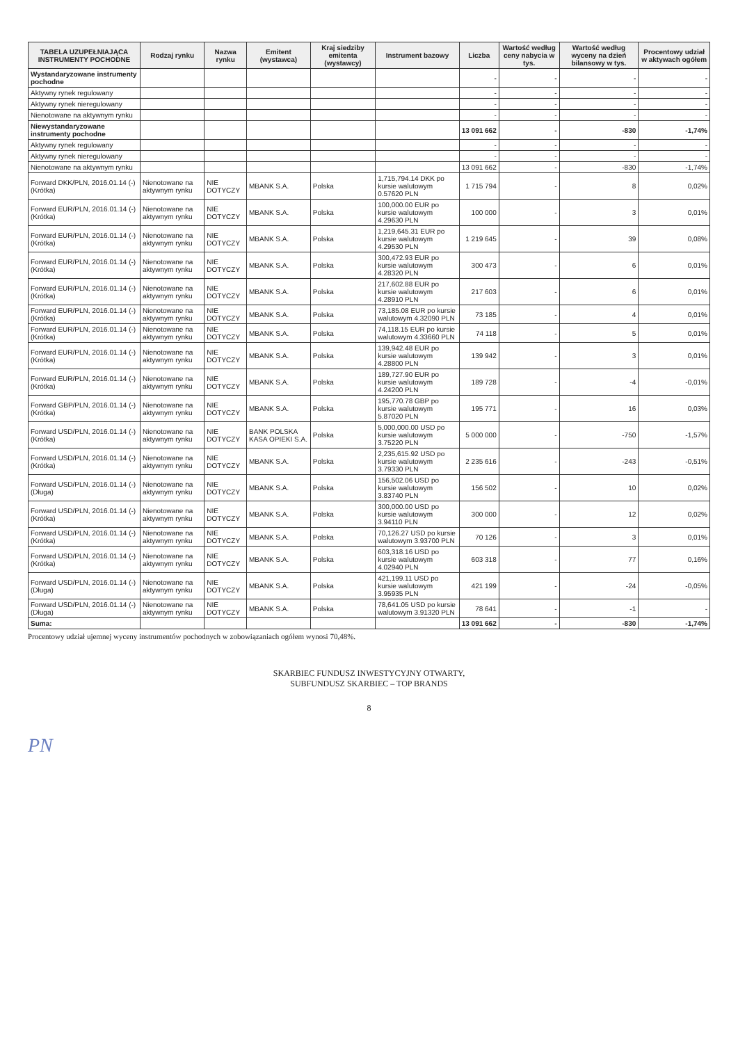| TABELA UZUPEŁNIAJĄCA INSTRUMENTY POCHODNE | Rodzaj rynku | Nazwa rynku | Emitent (wystawca) | Kraj siedziby emitenta (wystawcy) | Instrument bazowy | Liczba | Wartość według ceny nabycia w tys. | Wartość według wyceny na dzień bilansowy w tys. | Procentowy udział w aktywach ogółem |
| --- | --- | --- | --- | --- | --- | --- | --- | --- | --- |
| Wystandaryzowane instrumenty pochodne | | | | | | - | - | - | - |
| Aktywny rynek regulowany | | | | | | - | - | - | - |
| Aktywny rynek nieregulowany | | | | | | - | - | - | - |
| Nienotowane na aktywnym rynku | | | | | | - | - | - | - |
| Niewystandaryzowane instrumenty pochodne | | | | | | 13 091 662 | - | -830 | -1,74% |
| Aktywny rynek regulowany | | | | | | - | - | - | - |
| Aktywny rynek nieregulowany | | | | | | - | - | - | - |
| Nienotowane na aktywnym rynku | | | | | | 13 091 662 | - | -830 | -1,74% |
| Forward DKK/PLN, 2016.01.14 (-) (Krótka) | Nienotowane na aktywnym rynku | NIE DOTYCZY | MBANK S.A. | Polska | 1,715,794.14 DKK po kursie walutowym 0.57620 PLN | 1 715 794 | - | 8 | 0,02% |
| Forward EUR/PLN, 2016.01.14 (-) (Krótka) | Nienotowane na aktywnym rynku | NIE DOTYCZY | MBANK S.A. | Polska | 100,000.00 EUR po kursie walutowym 4.29630 PLN | 100 000 | - | 3 | 0,01% |
| Forward EUR/PLN, 2016.01.14 (-) (Krótka) | Nienotowane na aktywnym rynku | NIE DOTYCZY | MBANK S.A. | Polska | 1,219,645.31 EUR po kursie walutowym 4.29530 PLN | 1 219 645 | - | 39 | 0,08% |
| Forward EUR/PLN, 2016.01.14 (-) (Krótka) | Nienotowane na aktywnym rynku | NIE DOTYCZY | MBANK S.A. | Polska | 300,472.93 EUR po kursie walutowym 4.28320 PLN | 300 473 | - | 6 | 0,01% |
| Forward EUR/PLN, 2016.01.14 (-) (Krótka) | Nienotowane na aktywnym rynku | NIE DOTYCZY | MBANK S.A. | Polska | 217,602.88 EUR po kursie walutowym 4.28910 PLN | 217 603 | - | 6 | 0,01% |
| Forward EUR/PLN, 2016.01.14 (-) (Krótka) | Nienotowane na aktywnym rynku | NIE DOTYCZY | MBANK S.A. | Polska | 73,185.08 EUR po kursie walutowym 4.32090 PLN | 73 185 | - | 4 | 0,01% |
| Forward EUR/PLN, 2016.01.14 (-) (Krótka) | Nienotowane na aktywnym rynku | NIE DOTYCZY | MBANK S.A. | Polska | 74,118.15 EUR po kursie walutowym 4.33660 PLN | 74 118 | - | 5 | 0,01% |
| Forward EUR/PLN, 2016.01.14 (-) (Krótka) | Nienotowane na aktywnym rynku | NIE DOTYCZY | MBANK S.A. | Polska | 139,942.48 EUR po kursie walutowym 4.28800 PLN | 139 942 | - | 3 | 0,01% |
| Forward EUR/PLN, 2016.01.14 (-) (Krótka) | Nienotowane na aktywnym rynku | NIE DOTYCZY | MBANK S.A. | Polska | 189,727.90 EUR po kursie walutowym 4.24200 PLN | 189 728 | - | -4 | -0,01% |
| Forward GBP/PLN, 2016.01.14 (-) (Krótka) | Nienotowane na aktywnym rynku | NIE DOTYCZY | MBANK S.A. | Polska | 195,770.78 GBP po kursie walutowym 5.87020 PLN | 195 771 | - | 16 | 0,03% |
| Forward USD/PLN, 2016.01.14 (-) (Krótka) | Nienotowane na aktywnym rynku | NIE DOTYCZY | BANK POLSKA KASA OPIEKI S.A. | Polska | 5,000,000.00 USD po kursie walutowym 3.75220 PLN | 5 000 000 | - | -750 | -1,57% |
| Forward USD/PLN, 2016.01.14 (-) (Krótka) | Nienotowane na aktywnym rynku | NIE DOTYCZY | MBANK S.A. | Polska | 2,235,615.92 USD po kursie walutowym 3.79330 PLN | 2 235 616 | - | -243 | -0,51% |
| Forward USD/PLN, 2016.01.14 (-) (Długa) | Nienotowane na aktywnym rynku | NIE DOTYCZY | MBANK S.A. | Polska | 156,502.06 USD po kursie walutowym 3.83740 PLN | 156 502 | - | 10 | 0,02% |
| Forward USD/PLN, 2016.01.14 (-) (Krótka) | Nienotowane na aktywnym rynku | NIE DOTYCZY | MBANK S.A. | Polska | 300,000.00 USD po kursie walutowym 3.94110 PLN | 300 000 | - | 12 | 0,02% |
| Forward USD/PLN, 2016.01.14 (-) (Krótka) | Nienotowane na aktywnym rynku | NIE DOTYCZY | MBANK S.A. | Polska | 70,126.27 USD po kursie walutowym 3.93700 PLN | 70 126 | - | 3 | 0,01% |
| Forward USD/PLN, 2016.01.14 (-) (Krótka) | Nienotowane na aktywnym rynku | NIE DOTYCZY | MBANK S.A. | Polska | 603,318.16 USD po kursie walutowym 4.02940 PLN | 603 318 | - | 77 | 0,16% |
| Forward USD/PLN, 2016.01.14 (-) (Długa) | Nienotowane na aktywnym rynku | NIE DOTYCZY | MBANK S.A. | Polska | 421,199.11 USD po kursie walutowym 3.95935 PLN | 421 199 | - | -24 | -0,05% |
| Forward USD/PLN, 2016.01.14 (-) (Długa) | Nienotowane na aktywnym rynku | NIE DOTYCZY | MBANK S.A. | Polska | 78,641.05 USD po kursie walutowym 3.91320 PLN | 78 641 | - | -1 | - |
| Suma: | | | | | | 13 091 662 | - | -830 | -1,74% |
Procentowy udział ujemnej wyceny instrumentów pochodnych w zobowiązaniach ogółem wynosi 70,48%.
SKARBIEC FUNDUSZ INWESTYCYJNY OTWARTY,
SUBFUNDUSZ SKARBIEC – TOP BRANDS
8
PN